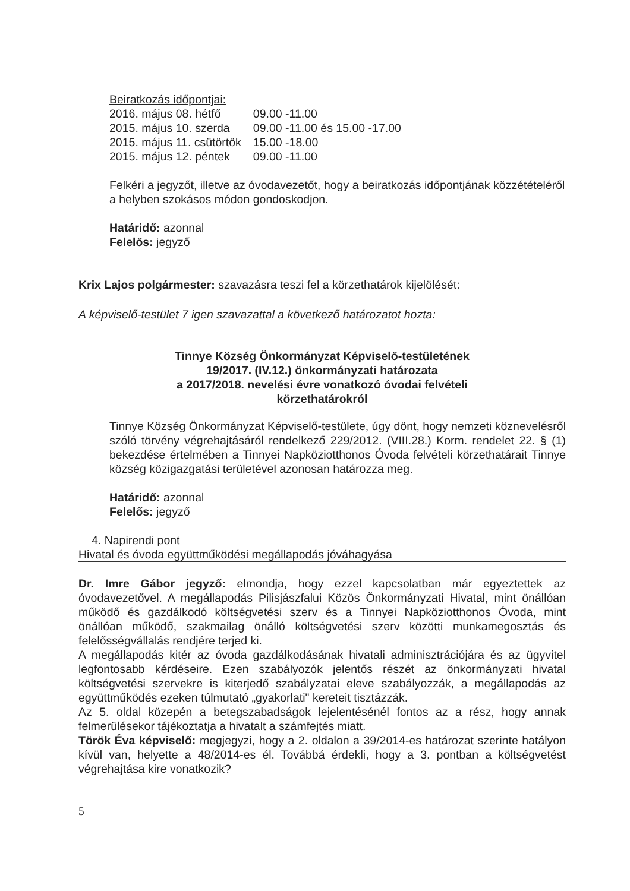Beiratkozás időpontjai:
| 2016. május 08. hétfő | 09.00 -11.00 |
| 2015. május 10. szerda | 09.00 -11.00 és 15.00 -17.00 |
| 2015. május 11. csütörtök | 15.00 -18.00 |
| 2015. május 12. péntek | 09.00 -11.00 |
Felkéri a jegyzőt, illetve az óvodavezetőt, hogy a beiratkozás időpontjának közzétételéről a helyben szokásos módon gondoskodjon.
Határidő: azonnal
Felelős: jegyző
Krix Lajos polgármester: szavazásra teszi fel a körzethatárok kijelölését:
A képviselő-testület 7 igen szavazattal a következő határozatot hozta:
Tinnye Község Önkormányzat Képviselő-testületének
19/2017. (IV.12.) önkormányzati határozata
a 2017/2018. nevelési évre vonatkozó óvodai felvételi
körzethatárokról
Tinnye Község Önkormányzat Képviselő-testülete, úgy dönt, hogy nemzeti köznevelésről szóló törvény végrehajtásáról rendelkező 229/2012. (VIII.28.) Korm. rendelet 22. § (1) bekezdése értelmében a Tinnyei Napköziotthonos Óvoda felvételi körzethatárait Tinnye község közigazgatási területével azonosan határozza meg.
Határidő: azonnal
Felelős: jegyző
4. Napirendi pont
Hivatal és óvoda együttműködési megállapodás jóváhagyása
Dr. Imre Gábor jegyző: elmondja, hogy ezzel kapcsolatban már egyeztettek az óvodavezetővel. A megállapodás Pilisjászfalui Közös Önkormányzati Hivatal, mint önállóan működő és gazdálkodó költségvetési szerv és a Tinnyei Napköziotthonos Óvoda, mint önállóan működő, szakmailag önálló költségvetési szerv közötti munkamegosztás és felelősségvállalás rendjére terjed ki.
A megállapodás kitér az óvoda gazdálkodásának hivatali adminisztrációjára és az ügyvitel legfontosabb kérdéseire. Ezen szabályozók jelentős részét az önkormányzati hivatal költségvetési szervekre is kiterjedő szabályzatai eleve szabályozzák, a megállapodás az együttműködés ezeken túlmutató „gyakorlati" kereteit tisztázzák.
Az 5. oldal közepén a betegszabadságok lejelentésénél fontos az a rész, hogy annak felmerülésekor tájékoztatja a hivatalt a számfejtés miatt.
Török Éva képviselő: megjegyzi, hogy a 2. oldalon a 39/2014-es határozat szerinte hatályon kívül van, helyette a 48/2014-es él. Továbbá érdekli, hogy a 3. pontban a költségvetést végrehajtása kire vonatkozik?
5